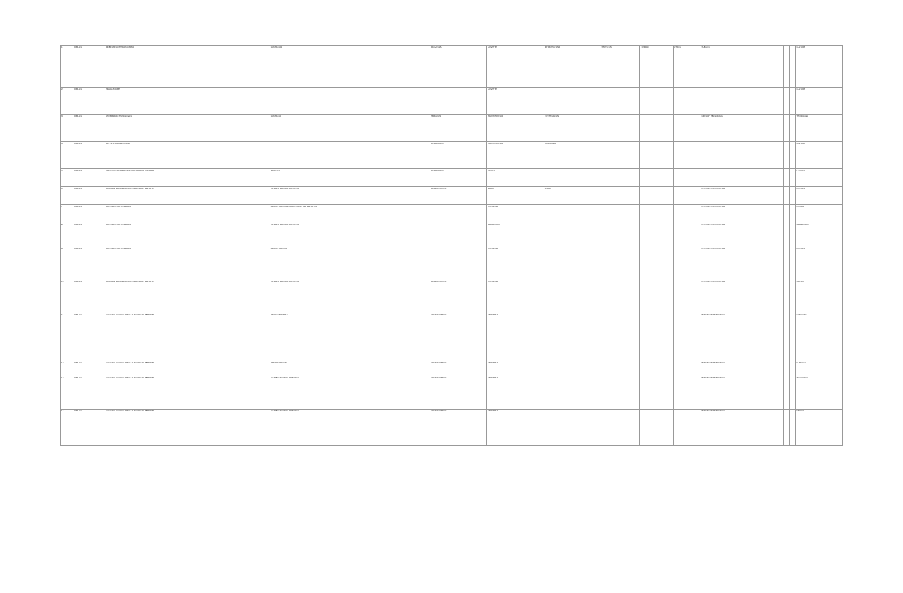| 1 | PUBLICA | FIDEICOMISO METROPOLITANO | CONTRATOS | PROVINCIAL | URGENTE | METROPOLITANA | SERVICIOS | FIRMADO | OTROS | SUBSIDIO | | | CULTURA |
| 2 | PUBLICA | TRABAJADORES | | | URGENTE | | | | | | | | CULTURA |
| 3 | PUBLICA | UNIVERSIDAD TECNOLOGICA | CONTRATO | SERVICIOS | TRANSFERENCIA | INVESTIGACION | | | | CIENCIA Y TECNOLOGIA | | | TECNOLOGIA |
| 4 | PUBLICA | ARTE POPULAR MEXICANO | | DESARROLLO | TRANSFERENCIA | PATRIMONIO | | | | | | | CULTURA |
| 5 | PUBLICA | INSTITUTO NACIONAL DE ANTROPOLOGIA E HISTORIA | FOMENTO | DESARROLLO | CIENCIA | | | | | | | | HISTORIA |
| 6 | PUBLICA | COMISION NACIONAL DE CULTURA FISICA Y DEPORTE | INFRAESTRUCTURA DEPORTIVA | ADMINISTRATIVO | SALUD | OTROS | | | | ENTIDADES FEDERATIVAS | | | DEPORTE |
| 7 | PUBLICA | CULTURA FISICA Y DEPORTE | ADMINISTRACION E INFRAESTRUCTURA DEPORTIVA | | DEPORTIVA | | | | | ENTIDADES FEDERATIVAS | | | PUEBLA |
| 8 | PUBLICA | CULTURA FISICA Y DEPORTE | INFRAESTRUCTURA DEPORTIVA | | GUANAJUATO | | | | | ENTIDADES FEDERATIVAS | | | GUANAJUATO |
| 9 | PUBLICA | CULTURA FISICA Y DEPORTE | ADMINISTRACION | | DEPORTIVA | | | | | ENTIDADES FEDERATIVAS | | | DEPORTE |
| 10 | PUBLICA | COMISION NACIONAL DE CULTURA FISICA Y DEPORTE | INFRAESTRUCTURA DEPORTIVA | ADMINISTRATIVO | DEPORTIVA | | | | | ENTIDADES FEDERATIVAS | | | JALISCO |
| 11 | PUBLICA | COMISION NACIONAL DE CULTURA FISICA Y DEPORTE | APOYO DEPORTIVO | ADMINISTRATIVO | DEPORTIVA | | | | | ENTIDADES FEDERATIVAS | | | CHIHUAHUA |
| 12 | PUBLICA | COMISION NACIONAL DE CULTURA FISICA Y DEPORTE | ADMINISTRACION | ADMINISTRATIVO | DEPORTIVA | | | | | ENTIDADES FEDERATIVAS | | | DURANGO |
| 13 | PUBLICA | COMISION NACIONAL DE CULTURA FISICA Y DEPORTE | INFRAESTRUCTURA DEPORTIVA | ADMINISTRATIVO | DEPORTIVA | | | | | ENTIDADES FEDERATIVAS | | | TAMAULIPAS |
| 14 | PUBLICA | COMISION NACIONAL DE CULTURA FISICA Y DEPORTE | INFRAESTRUCTURA DEPORTIVA | ADMINISTRATIVO | DEPORTIVA | | | | | ENTIDADES FEDERATIVAS | | | MEXICO |